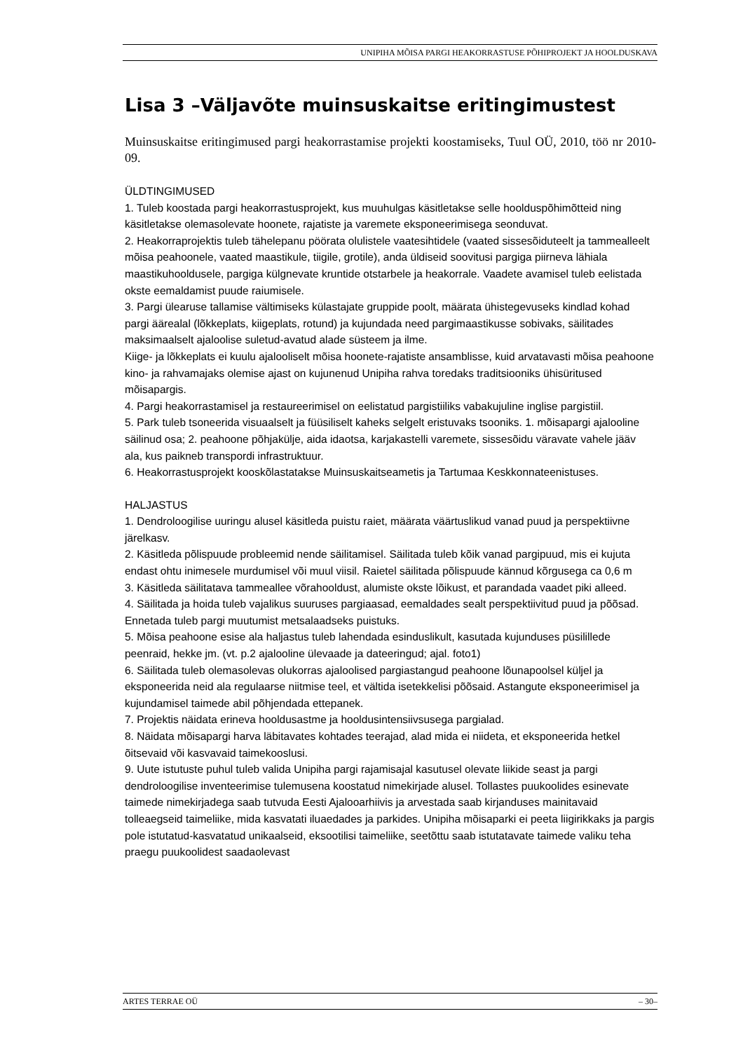UNIPIHA MÕISA PARGI HEAKORRASTUSE PÕHIPROJEKT JA HOOLDUSKAVA
Lisa 3 –Väljavõte muinsuskaitse eritingimustest
Muinsuskaitse eritingimused pargi heakorrastamise projekti koostamiseks, Tuul OÜ, 2010, töö nr 2010-09.
ÜLDTINGIMUSED
1. Tuleb koostada pargi heakorrastusprojekt, kus muuhulgas käsitletakse selle hoolduspõhimõtteid ning käsitletakse olemasolevate hoonete, rajatiste ja varemete eksponeerimisega seonduvat.
2. Heakorraprojektis tuleb tähelepanu pöörata olulistele vaatesihtidele (vaated sissesõiduteelt ja tammealleelt mõisa peahoonele, vaated maastikule, tiigile, grotile), anda üldiseid soovitusi pargiga piirneva lähiala maastikuhooldusele, pargiga külgnevate kruntide otstarbele ja heakorrale. Vaadete avamisel tuleb eelistada okste eemaldamist puude raiumisele.
3. Pargi ülearuse tallamise vältimiseks külastajate gruppide poolt, määrata ühistegevuseks kindlad kohad pargi äärealal (lõkkeplats, kiigeplats, rotund) ja kujundada need pargimaastikusse sobivaks, säilitades maksimaalselt ajaloolise suletud-avatud alade süsteem ja ilme.
Kiige- ja lõkkeplats ei kuulu ajalooliselt mõisa hoonete-rajatiste ansamblisse, kuid arvatavasti mõisa peahoone kino- ja rahvamajaks olemise ajast on kujunenud Unipiha rahva toredaks traditsiooniks ühisüritused mõisapargis.
4. Pargi heakorrastamisel ja restaureerimisel on eelistatud pargistiiliks vabakujuline inglise pargistiil.
5. Park tuleb tsoneerida visuaalselt ja füüsiliselt kaheks selgelt eristuvaks tsooniks. 1. mõisapargi ajalooline säilinud osa; 2. peahoone põhjakülje, aida idaotsa, karjakastelli varemete, sissesõidu väravate vahele jääv ala, kus paikneb transpordi infrastruktuur.
6. Heakorrastusprojekt kooskõlastatakse Muinsuskaitseametis ja Tartumaa Keskkonnateenistuses.
HALJASTUS
1. Dendroloogilise uuringu alusel käsitleda puistu raiet, määrata väärtuslikud vanad puud ja perspektiivne järelkasv.
2. Käsitleda põlispuude probleemid nende säilitamisel. Säilitada tuleb kõik vanad pargipuud, mis ei kujuta endast ohtu inimesele murdumisel või muul viisil. Raietel säilitada põlispuude kännud kõrgusega ca 0,6 m
3. Käsitleda säilitatava tammeallee võrahooldust, alumiste okste lõikust, et parandada vaadet piki alleed.
4. Säilitada ja hoida tuleb vajalikus suuruses pargiaasad, eemaldades sealt perspektiivitud puud ja põõsad. Ennetada tuleb pargi muutumist metsalaadseks puistuks.
5. Mõisa peahoone esise ala haljastus tuleb lahendada esinduslikult, kasutada kujunduses püsilillede peenraid, hekke jm. (vt. p.2 ajalooline ülevaade ja dateeringud; ajal. foto1)
6. Säilitada tuleb olemasolevas olukorras ajaloolised pargiastangud peahoone lõunapoolsel küljel ja eksponeerida neid ala regulaarse niitmise teel, et vältida isetekkelisi põõsaid. Astangute eksponeerimisel ja kujundamisel taimede abil põhjendada ettepanek.
7. Projektis näidata erineva hooldusastme ja hooldusintensiivsusega pargialad.
8. Näidata mõisapargi harva läbitavates kohtades teerajad, alad mida ei niideta, et eksponeerida hetkel õitsevaid või kasvavaid taimekooslusi.
9. Uute istutuste puhul tuleb valida Unipiha pargi rajamisajal kasutusel olevate liikide seast ja pargi dendroloogilise inventeerimise tulemusena koostatud nimekirjade alusel. Tollastes puukoolides esinevate taimede nimekirjadega saab tutvuda Eesti Ajalooarhiivis ja arvestada saab kirjanduses mainitavaid tolleaegseid taimeliike, mida kasvatati iluaedades ja parkides. Unipiha mõisaparki ei peeta liigirikkaks ja pargis pole istutatud-kasvatatud unikaalseid, eksootilisi taimeliike, seetõttu saab istutatavate taimede valiku teha praegu puukoolidest saadaolevast
ARTES TERRAE OÜ – 30–